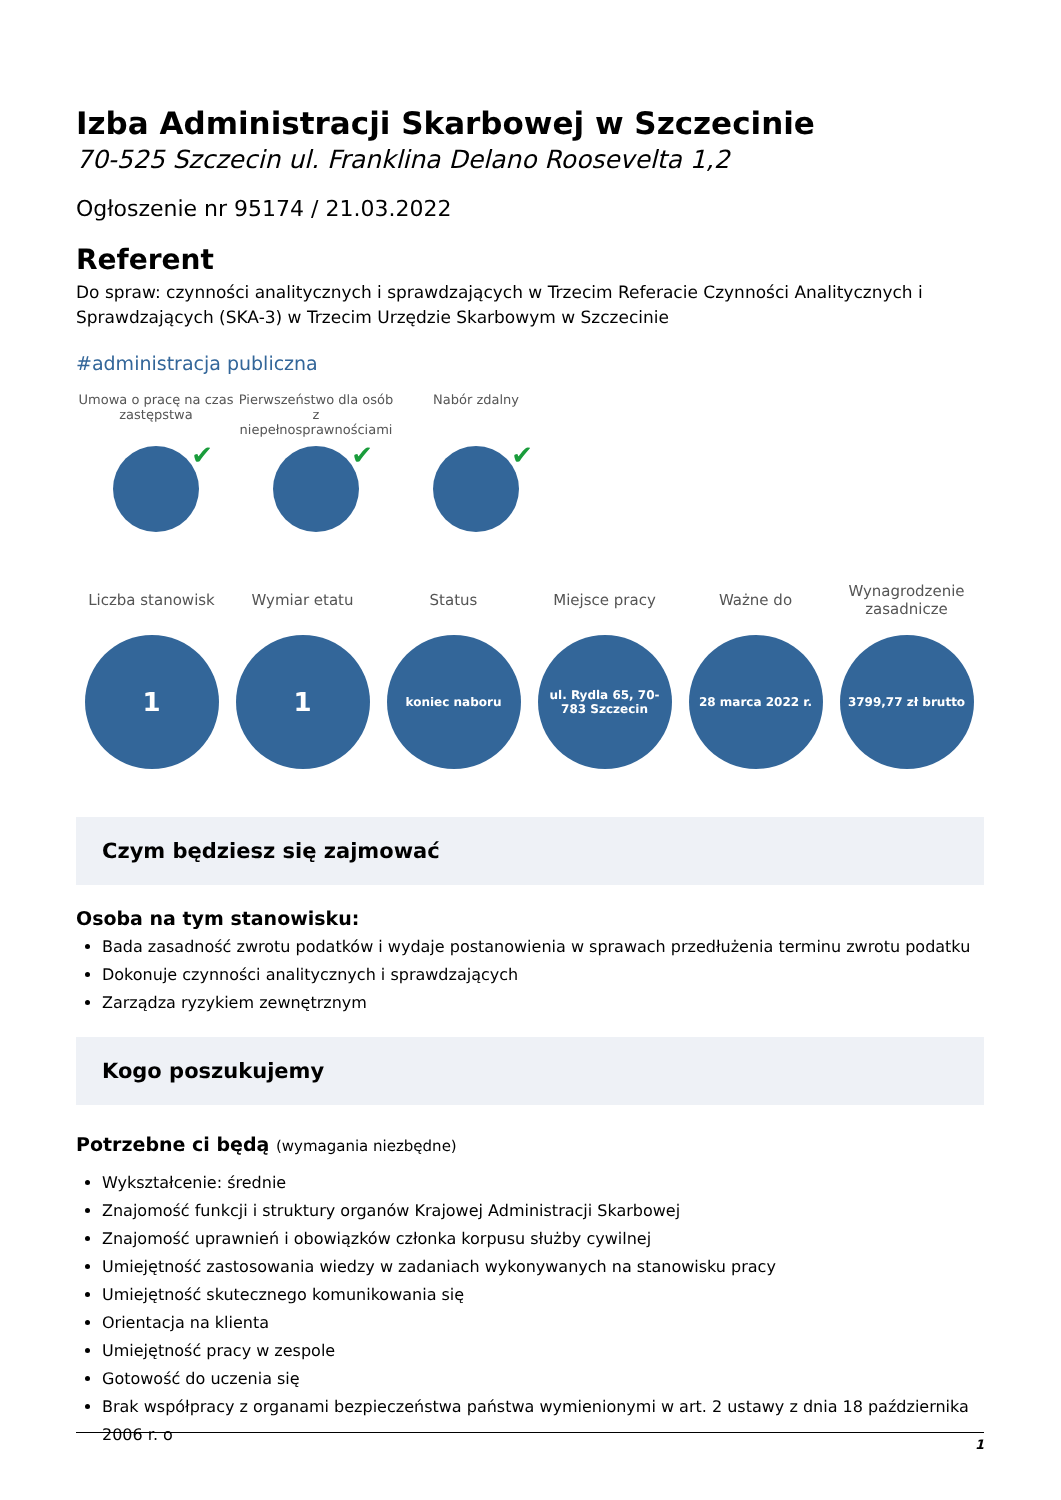Izba Administracji Skarbowej w Szczecinie
70-525 Szczecin ul. Franklina Delano Roosevelta 1,2
Ogłoszenie nr 95174 / 21.03.2022
Referent
Do spraw: czynności analitycznych i sprawdzających w Trzecim Referacie Czynności Analitycznych i Sprawdzających (SKA-3) w Trzecim Urzędzie Skarbowym w Szczecinie
#administracja publiczna
Umowa o pracę na czas zastępstwa
✔
Pierwszeństwo dla osób z niepełnosprawnościami
✔
Nabór zdalny
✔
Liczba stanowisk
1
Wymiar etatu
1
Status
koniec naboru
Miejsce pracy
ul. Rydla 65, 70-783 Szczecin
Ważne do
28 marca 2022 r.
Wynagrodzenie zasadnicze
3799,77 zł brutto
Czym będziesz się zajmować
Osoba na tym stanowisku:
Bada zasadność zwrotu podatków i wydaje postanowienia w sprawach przedłużenia terminu zwrotu podatku
Dokonuje czynności analitycznych i sprawdzających
Zarządza ryzykiem zewnętrznym
Kogo poszukujemy
Potrzebne ci będą (wymagania niezbędne)
Wykształcenie: średnie
Znajomość funkcji i struktury organów Krajowej Administracji Skarbowej
Znajomość uprawnień i obowiązków członka korpusu służby cywilnej
Umiejętność zastosowania wiedzy w zadaniach wykonywanych na stanowisku pracy
Umiejętność skutecznego komunikowania się
Orientacja na klienta
Umiejętność pracy w zespole
Gotowość do uczenia się
Brak współpracy z organami bezpieczeństwa państwa wymienionymi w art. 2 ustawy z dnia 18 października 2006 r. o
1